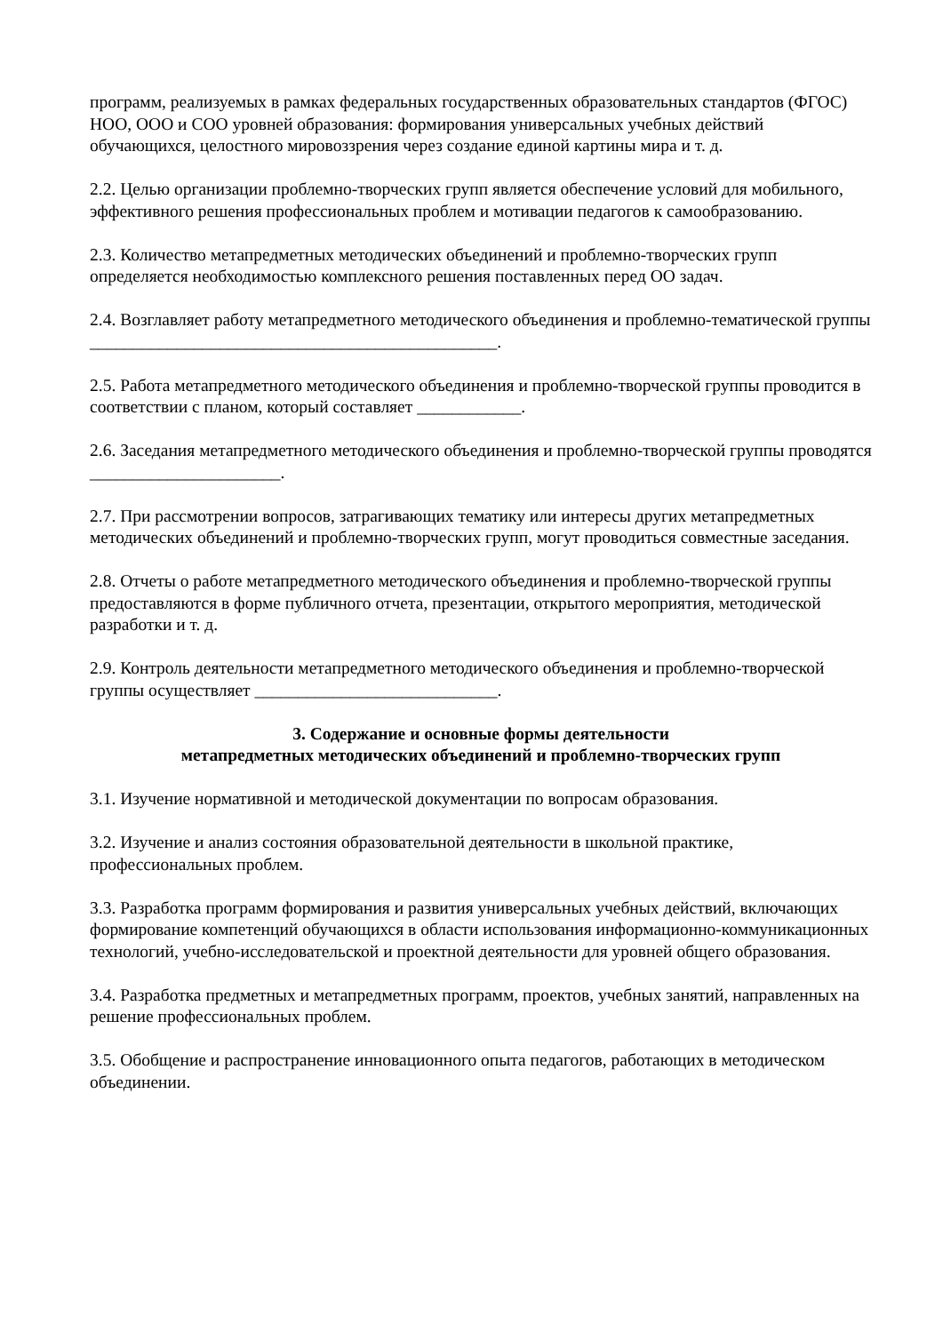программ, реализуемых в рамках федеральных государственных образовательных стандартов (ФГОС) НОО, ООО и СОО уровней образования: формирования универсальных учебных действий обучающихся, целостного мировоззрения через создание единой картины мира и т. д.
2.2. Целью организации проблемно-творческих групп является обеспечение условий для мобильного, эффективного решения профессиональных проблем и мотивации педагогов к самообразованию.
2.3. Количество метапредметных методических объединений и проблемно-творческих групп определяется необходимостью комплексного решения поставленных перед ОО задач.
2.4. Возглавляет работу метапредметного методического объединения и проблемно-тематической группы _______________________________________________.
2.5. Работа метапредметного методического объединения и проблемно-творческой группы проводится в соответствии с планом, который составляет ____________.
2.6. Заседания метапредметного методического объединения и проблемно-творческой группы проводятся ______________________.
2.7. При рассмотрении вопросов, затрагивающих тематику или интересы других метапредметных методических объединений и проблемно-творческих групп, могут проводиться совместные заседания.
2.8. Отчеты о работе метапредметного методического объединения и проблемно-творческой группы предоставляются в форме публичного отчета, презентации, открытого мероприятия, методической разработки и т. д.
2.9. Контроль деятельности метапредметного методического объединения и проблемно-творческой группы осуществляет ____________________________.
3. Содержание и основные формы деятельности
метапредметных методических объединений и проблемно-творческих групп
3.1. Изучение нормативной и методической документации по вопросам образования.
3.2. Изучение и анализ состояния образовательной деятельности в школьной практике, профессиональных проблем.
3.3. Разработка программ формирования и развития универсальных учебных действий, включающих формирование компетенций обучающихся в области использования информационно-коммуникационных технологий, учебно-исследовательской и проектной деятельности для уровней общего образования.
3.4. Разработка предметных и метапредметных программ, проектов, учебных занятий, направленных на решение профессиональных проблем.
3.5. Обобщение и распространение инновационного опыта педагогов, работающих в методическом объединении.